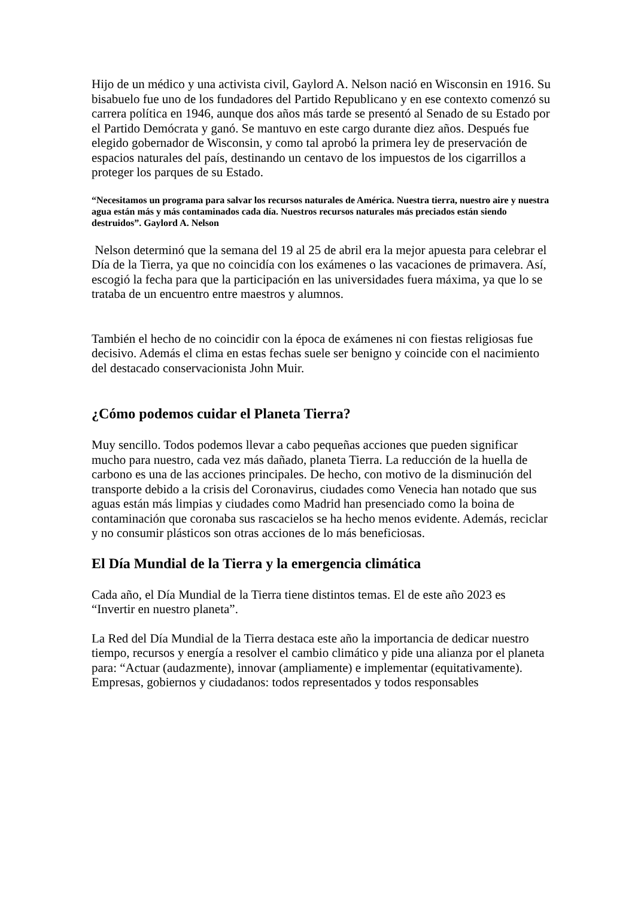Hijo de un médico y una activista civil, Gaylord A. Nelson nació en Wisconsin en 1916. Su bisabuelo fue uno de los fundadores del Partido Republicano y en ese contexto comenzó su carrera política en 1946, aunque dos años más tarde se presentó al Senado de su Estado por el Partido Demócrata y ganó. Se mantuvo en este cargo durante diez años. Después fue elegido gobernador de Wisconsin, y como tal aprobó la primera ley de preservación de espacios naturales del país, destinando un centavo de los impuestos de los cigarrillos a proteger los parques de su Estado.
“Necesitamos un programa para salvar los recursos naturales de América. Nuestra tierra, nuestro aire y nuestra agua están más y más contaminados cada día. Nuestros recursos naturales más preciados están siendo destruidos”. Gaylord A. Nelson
Nelson determinó que la semana del 19 al 25 de abril era la mejor apuesta para celebrar el Día de la Tierra, ya que no coincidía con los exámenes o las vacaciones de primavera. Así, escogió la fecha para que la participación en las universidades fuera máxima, ya que lo se trataba de un encuentro entre maestros y alumnos.
También el hecho de no coincidir con la época de exámenes ni con fiestas religiosas fue decisivo. Además el clima en estas fechas suele ser benigno y coincide con el nacimiento del destacado conservacionista John Muir.
¿Cómo podemos cuidar el Planeta Tierra?
Muy sencillo. Todos podemos llevar a cabo pequeñas acciones que pueden significar mucho para nuestro, cada vez más dañado, planeta Tierra. La reducción de la huella de carbono es una de las acciones principales. De hecho, con motivo de la disminución del transporte debido a la crisis del Coronavirus, ciudades como Venecia han notado que sus aguas están más limpias y ciudades como Madrid han presenciado como la boina de contaminación que coronaba sus rascacielos se ha hecho menos evidente. Además, reciclar y no consumir plásticos son otras acciones de lo más beneficiosas.
El Día Mundial de la Tierra y la emergencia climática
Cada año, el Día Mundial de la Tierra tiene distintos temas. El de este año 2023 es “Invertir en nuestro planeta”.
La Red del Día Mundial de la Tierra destaca este año la importancia de dedicar nuestro tiempo, recursos y energía a resolver el cambio climático y pide una alianza por el planeta para: “Actuar (audazmente), innovar (ampliamente) e implementar (equitativamente). Empresas, gobiernos y ciudadanos: todos representados y todos responsables